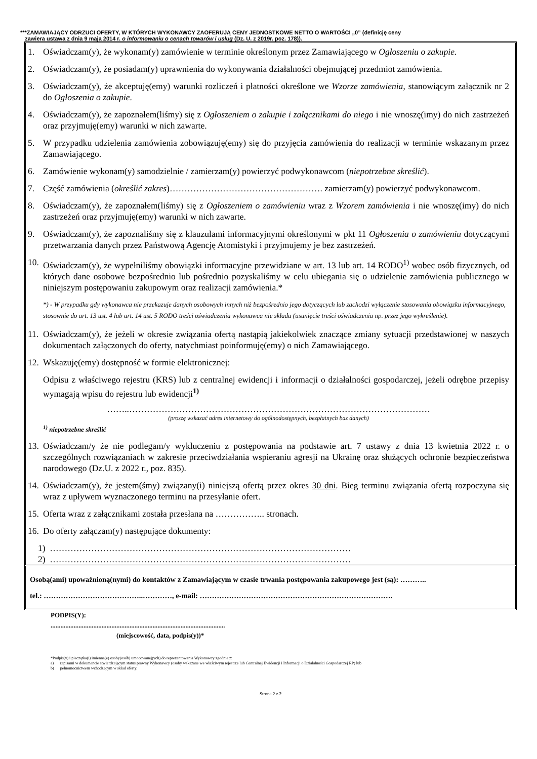***ZAMAWIAJĄCY ODRZUCI OFERTY, W KTÓRYCH WYKONAWCY ZAOFERUJĄ CENY JEDNOSTKOWE NETTO O WARTOŚCI „0” (definicję ceny
zawiera ustawa z dnia 9 maja 2014 r. o informowaniu o cenach towarów i usług (Dz. U. z 2019r. poz. 178)).
1. Oświadczam(y), że wykonam(y) zamówienie w terminie określonym przez Zamawiającego w Ogłoszeniu o zakupie.
2. Oświadczam(y), że posiadam(y) uprawnienia do wykonywania działalności obejmującej przedmiot zamówienia.
3. Oświadczam(y), że akceptuję(emy) warunki rozliczeń i płatności określone we Wzorze zamówienia, stanowiącym załącznik nr 2 do Ogłoszenia o zakupie.
4. Oświadczam(y), że zapoznałem(liśmy) się z Ogłoszeniem o zakupie i załącznikami do niego i nie wnoszę(imy) do nich zastrzeżeń oraz przyjmuję(emy) warunki w nich zawarte.
5. W przypadku udzielenia zamówienia zobowiązuję(emy) się do przyjęcia zamówienia do realizacji w terminie wskazanym przez Zamawiającego.
6. Zamówienie wykonam(y) samodzielnie / zamierzam(y) powierzyć podwykonawcom (niepotrzebne skreślić).
7. Część zamówienia (określić zakres)……………………………………………. zamierzam(y) powierzyć podwykonawcom.
8. Oświadczam(y), że zapoznałem(liśmy) się z Ogłoszeniem o zamówieniu wraz z Wzorem zamówienia i nie wnoszę(imy) do nich zastrzeżeń oraz przyjmuję(emy) warunki w nich zawarte.
9. Oświadczam(y), że zapoznaliśmy się z klauzulami informacyjnymi określonymi w pkt 11 Ogłoszenia o zamówieniu dotyczącymi przetwarzania danych przez Państwową Agencję Atomistyki i przyjmujemy je bez zastrzeżeń.
10. Oświadczam(y), że wypełniliśmy obowiązki informacyjne przewidziane w art. 13 lub art. 14 RODO<sup>1)</sup> wobec osób fizycznych, od których dane osobowe bezpośrednio lub pośrednio pozyskaliśmy w celu ubiegania się o udzielenie zamówienia publicznego w niniejszym postępowaniu zakupowym oraz realizacji zamówienia.*
*) - W przypadku gdy wykonawca nie przekazuje danych osobowych innych niż bezpośrednio jego dotyczących lub zachodzi wyłączenie stosowania obowiązku informacyjnego, stosownie do art. 13 ust. 4 lub art. 14 ust. 5 RODO treści oświadczenia wykonawca nie składa (usunięcie treści oświadczenia np. przez jego wykreślenie).
11. Oświadczam(y), że jeżeli w okresie związania ofertą nastąpią jakiekolwiek znaczące zmiany sytuacji przedstawionej w naszych dokumentach załączonych do oferty, natychmiast poinformuję(emy) o nich Zamawiającego.
12. Wskazuję(emy) dostępność w formie elektronicznej:
Odpisu z właściwego rejestru (KRS) lub z centralnej ewidencji i informacji o działalności gospodarczej, jeżeli odrębne przepisy wymagają wpisu do rejestru lub ewidencji<sup>1)</sup>
……..…………………………………………………………………………………………
(proszę wskazać adres internetowy do ogólnodostępnych, bezpłatnych baz danych)
<sup>1)</sup> niepotrzebne skreślić
13. Oświadczam/y że nie podlegam/y wykluczeniu z postępowania na podstawie art. 7 ustawy z dnia 13 kwietnia 2022 r. o szczególnych rozwiązaniach w zakresie przeciwdziałania wspieraniu agresji na Ukrainę oraz służących ochronie bezpieczeństwa narodowego (Dz.U. z 2022 r., poz. 835).
14. Oświadczam(y), że jestem(śmy) związany(i) niniejszą ofertą przez okres 30 dni. Bieg terminu związania ofertą rozpoczyna się wraz z upływem wyznaczonego terminu na przesyłanie ofert.
15. Oferta wraz z załącznikami została przesłana na …………….. stronach.
16. Do oferty załączam(y) następujące dokumenty:
1) …………………………………………………………………………………………
2) …………………………………………………………………………………………
Osobą(ami) upoważnioną(nymi) do kontaktów z Zamawiającym w czasie trwania postępowania zakupowego jest (są): ………..
tel.: …………………………………..…………, e-mail: …………………………………………………………………….
PODPIS(Y):
..........................................................................................................
(miejscowość, data, podpis(y))*
*Podpis(y) i pieczątka(i) imienna(e) osoby(osób) umocowanej(ych) do reprezentowania Wykonawcy zgodnie z:
a) zapisami w dokumencie stwierdzającym status prawny Wykonawcy (osoby wskazane we właściwym rejestrze lub Centralnej Ewidencji i Informacji o Działalności Gospodarczej RP) lub
b) pełnomocnictwem wchodzącym w skład oferty.
Strona 2 z 2